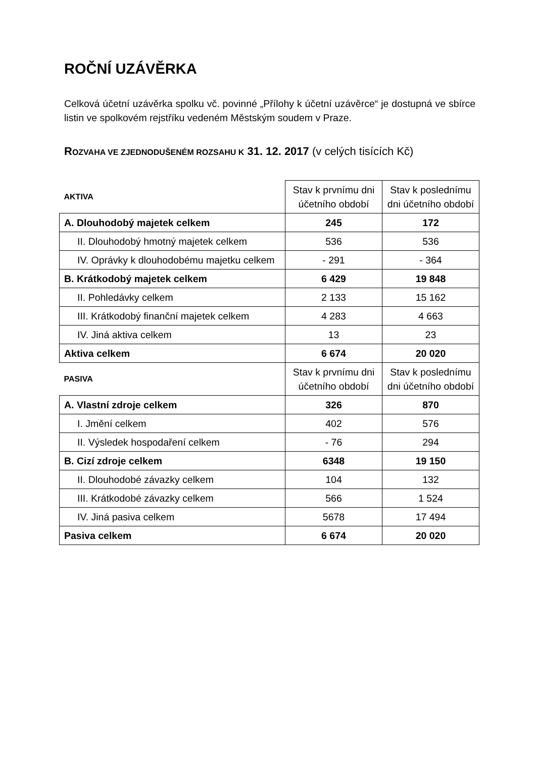ROČNÍ UZÁVĚRKA
Celková účetní uzávěrka spolku vč. povinné „Přílohy k účetní uzávěrce“ je dostupná ve sbírce listin ve spolkovém rejstříku vedeném Městským soudem v Praze.
ROZVAHA VE ZJEDNODUŠENÉM ROZSAHU K 31. 12. 2017 (v celých tisících Kč)
| AKTIVA | Stav k prvnímu dni účetního období | Stav k poslednímu dni účetního období |
| A. Dlouhodobý majetek celkem | 245 | 172 |
| II. Dlouhodobý hmotný majetek celkem | 536 | 536 |
| IV. Oprávky k dlouhodobému majetku celkem | - 291 | - 364 |
| B. Krátkodobý majetek celkem | 6 429 | 19 848 |
| II. Pohledávky celkem | 2 133 | 15 162 |
| III. Krátkodobý finanční majetek celkem | 4 283 | 4 663 |
| IV. Jiná aktiva celkem | 13 | 23 |
| Aktiva celkem | 6 674 | 20 020 |
| PASIVA | Stav k prvnímu dni účetního období | Stav k poslednímu dni účetního období |
| A. Vlastní zdroje celkem | 326 | 870 |
| I. Jmění celkem | 402 | 576 |
| II. Výsledek hospodaření celkem | - 76 | 294 |
| B. Cizí zdroje celkem | 6348 | 19 150 |
| II. Dlouhodobé závazky celkem | 104 | 132 |
| III. Krátkodobé závazky celkem | 566 | 1 524 |
| IV. Jiná pasiva celkem | 5678 | 17 494 |
| Pasiva celkem | 6 674 | 20 020 |